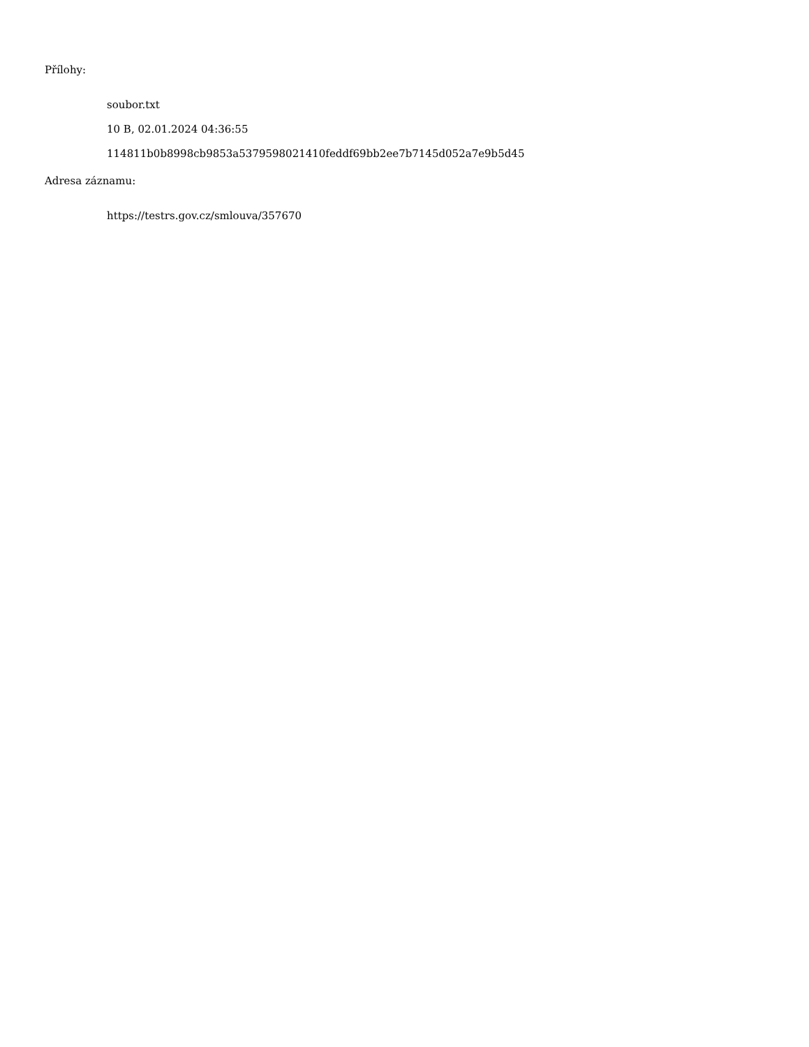Přílohy:
soubor.txt
10 B, 02.01.2024 04:36:55
114811b0b8998cb9853a5379598021410feddf69bb2ee7b7145d052a7e9b5d45
Adresa záznamu:
https://testrs.gov.cz/smlouva/357670